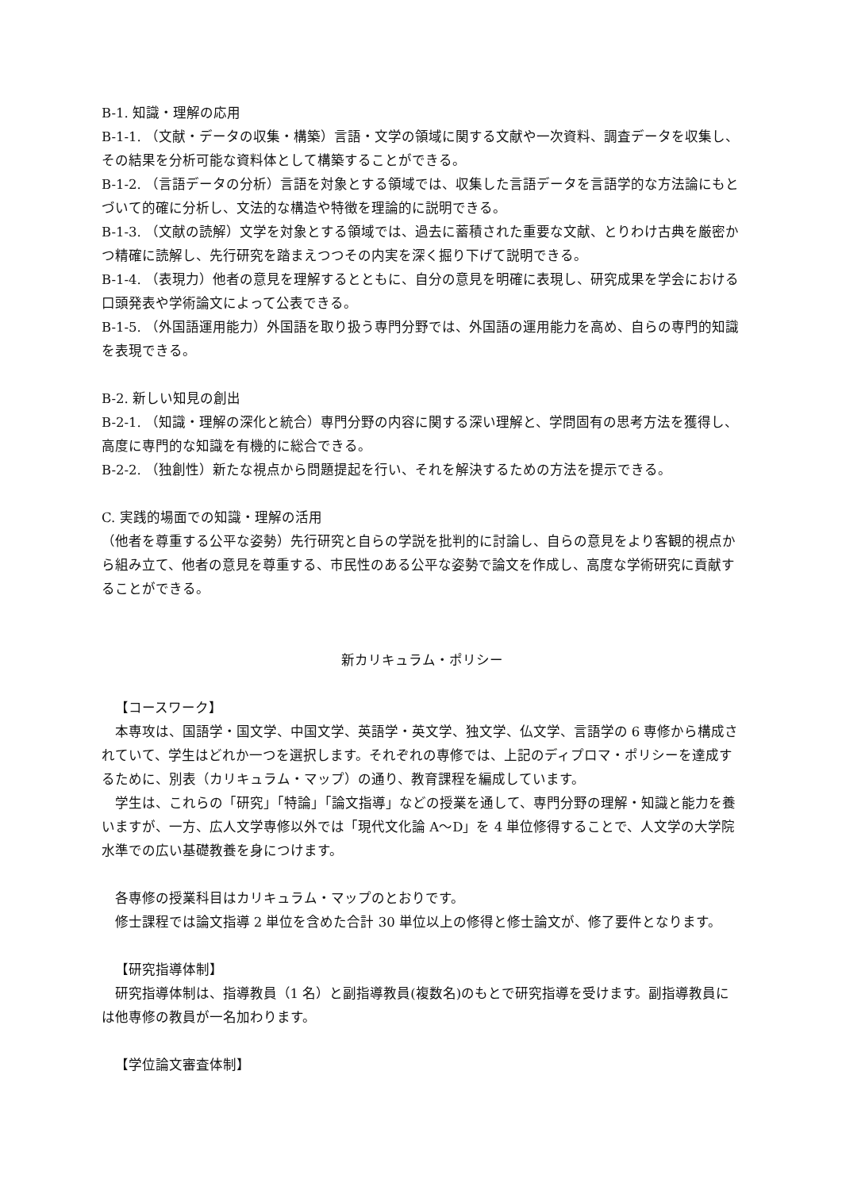B-1. 知識・理解の応用
B-1-1. （文献・データの収集・構築）言語・文学の領域に関する文献や一次資料、調査データを収集し、 その結果を分析可能な資料体として構築することができる。
B-1-2. （言語データの分析）言語を対象とする領域では、収集した言語データを言語学的な方法論にもとづいて的確に分析し、文法的な構造や特徴を理論的に説明できる。
B-1-3. （文献の読解）文学を対象とする領域では、過去に蓄積された重要な文献、とりわけ古典を厳密かつ精確に読解し、先行研究を踏まえつつその内実を深く掘り下げて説明できる。
B-1-4. （表現力）他者の意見を理解するとともに、自分の意見を明確に表現し、研究成果を学会における口頭発表や学術論文によって公表できる。
B-1-5. （外国語運用能力）外国語を取り扱う専門分野では、外国語の運用能力を高め、自らの専門的知識を表現できる。
B-2. 新しい知見の創出
B-2-1. （知識・理解の深化と統合）専門分野の内容に関する深い理解と、学問固有の思考方法を獲得し、高度に専門的な知識を有機的に総合できる。
B-2-2. （独創性）新たな視点から問題提起を行い、それを解決するための方法を提示できる。
C. 実践的場面での知識・理解の活用
（他者を尊重する公平な姿勢）先行研究と自らの学説を批判的に討論し、自らの意見をより客観的視点から組み立て、他者の意見を尊重する、市民性のある公平な姿勢で論文を作成し、高度な学術研究に貢献することができる。
新カリキュラム・ポリシー
【コースワーク】
本専攻は、国語学・国文学、中国文学、英語学・英文学、独文学、仏文学、言語学の 6 専修から構成されていて、学生はどれか一つを選択します。それぞれの専修では、上記のディプロマ・ポリシーを達成するために、別表（カリキュラム・マップ）の通り、教育課程を編成しています。
学生は、これらの「研究」「特論」「論文指導」などの授業を通して、専門分野の理解・知識と能力を養いますが、一方、広人文学専修以外では「現代文化論 A〜D」を 4 単位修得することで、人文学の大学院水準での広い基礎教養を身につけます。
各専修の授業科目はカリキュラム・マップのとおりです。
修士課程では論文指導 2 単位を含めた合計 30 単位以上の修得と修士論文が、修了要件となります。
【研究指導体制】
研究指導体制は、指導教員（1 名）と副指導教員(複数名)のもとで研究指導を受けます。副指導教員には他専修の教員が一名加わります。
【学位論文審査体制】